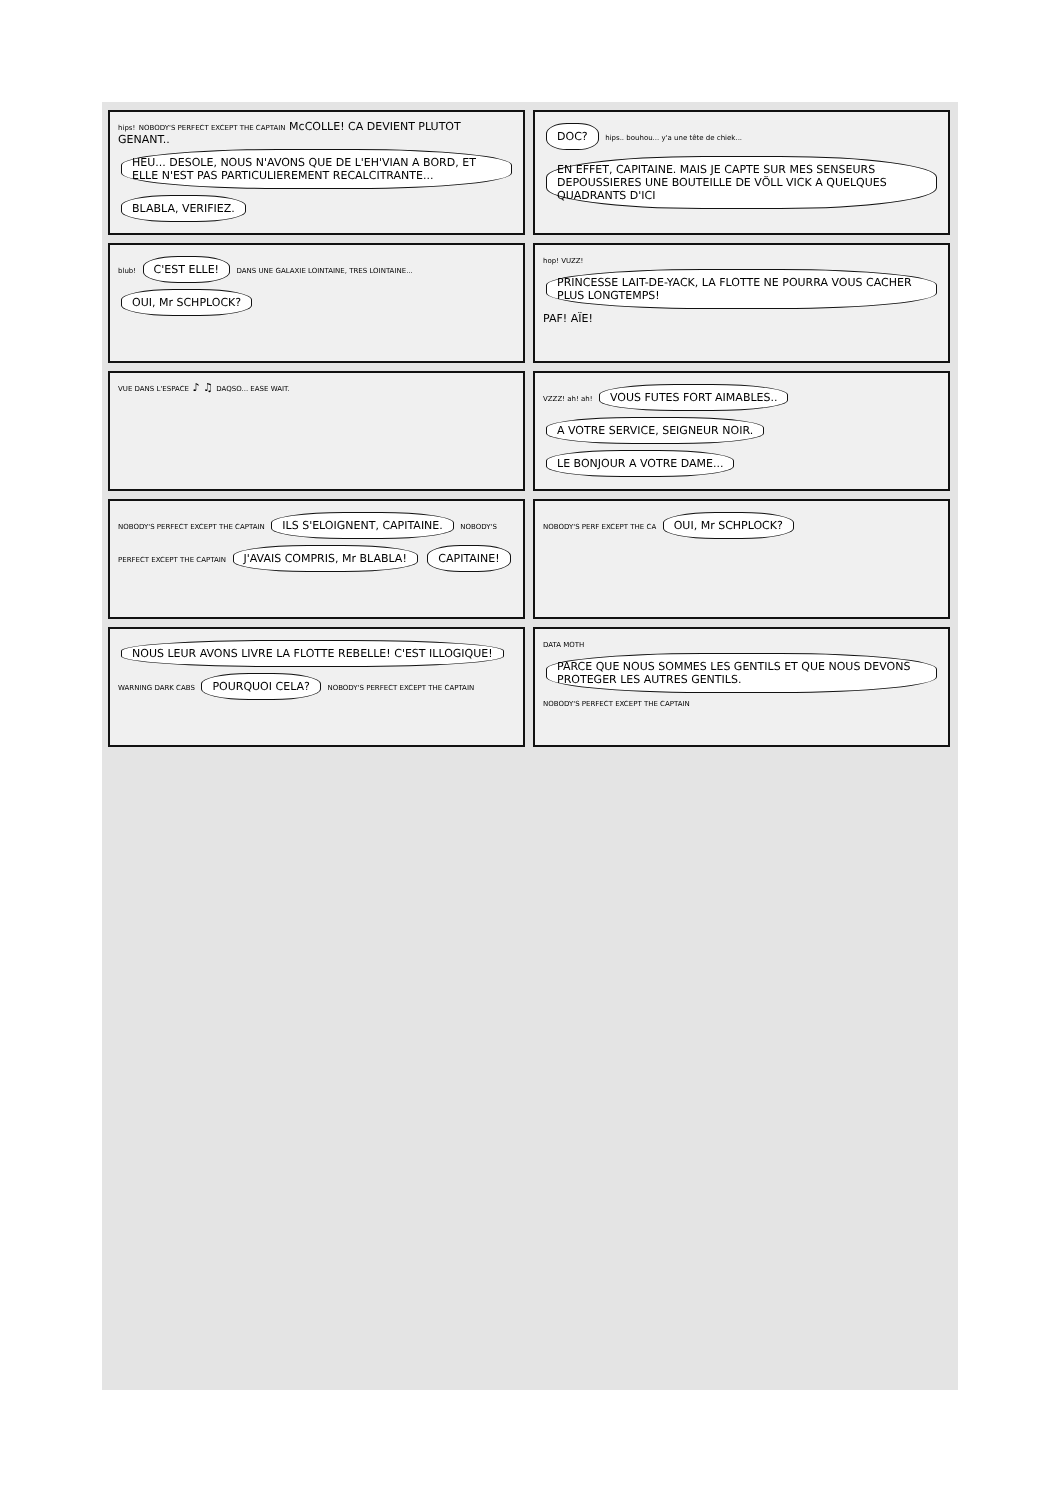hips! NOBODY'S PERFECT EXCEPT THE CAPTAIN McCOLLE! CA DEVIENT PLUTOT GENANT.. HEU... DESOLE, NOUS N'AVONS QUE DE L'EH'VIAN A BORD, ET ELLE N'EST PAS PARTICULIEREMENT RECALCITRANTE... BLABLA, VERIFIEZ.
DOC? hips.. bouhou... y'a une tête de chiek... EN EFFET, CAPITAINE. MAIS JE CAPTE SUR MES SENSEURS DEPOUSSIERES UNE BOUTEILLE DE VÖLL VICK A QUELQUES QUADRANTS D'ICI
blub! C'EST ELLE! DANS UNE GALAXIE LOINTAINE, TRES LOINTAINE... OUI, Mr SCHPLOCK?
hop! VUZZ! PRINCESSE LAIT-DE-YACK, LA FLOTTE NE POURRA VOUS CACHER PLUS LONGTEMPS! PAF! AÏE!
VUE DANS L'ESPACE ♪ ♫ DAQSO... EASE WAIT.
VZZZ! ah! ah! VOUS FUTES FORT AIMABLES.. A VOTRE SERVICE, SEIGNEUR NOIR. LE BONJOUR A VOTRE DAME...
NOBODY'S PERFECT EXCEPT THE CAPTAIN ILS S'ELOIGNENT, CAPITAINE. NOBODY'S PERFECT EXCEPT THE CAPTAIN J'AVAIS COMPRIS, Mr BLABLA! CAPITAINE!
NOBODY'S PERF EXCEPT THE CA OUI, Mr SCHPLOCK?
NOUS LEUR AVONS LIVRE LA FLOTTE REBELLE! C'EST ILLOGIQUE! WARNING DARK CABS POURQUOI CELA? NOBODY'S PERFECT EXCEPT THE CAPTAIN
DATA MOTH PARCE QUE NOUS SOMMES LES GENTILS ET QUE NOUS DEVONS PROTEGER LES AUTRES GENTILS. NOBODY'S PERFECT EXCEPT THE CAPTAIN